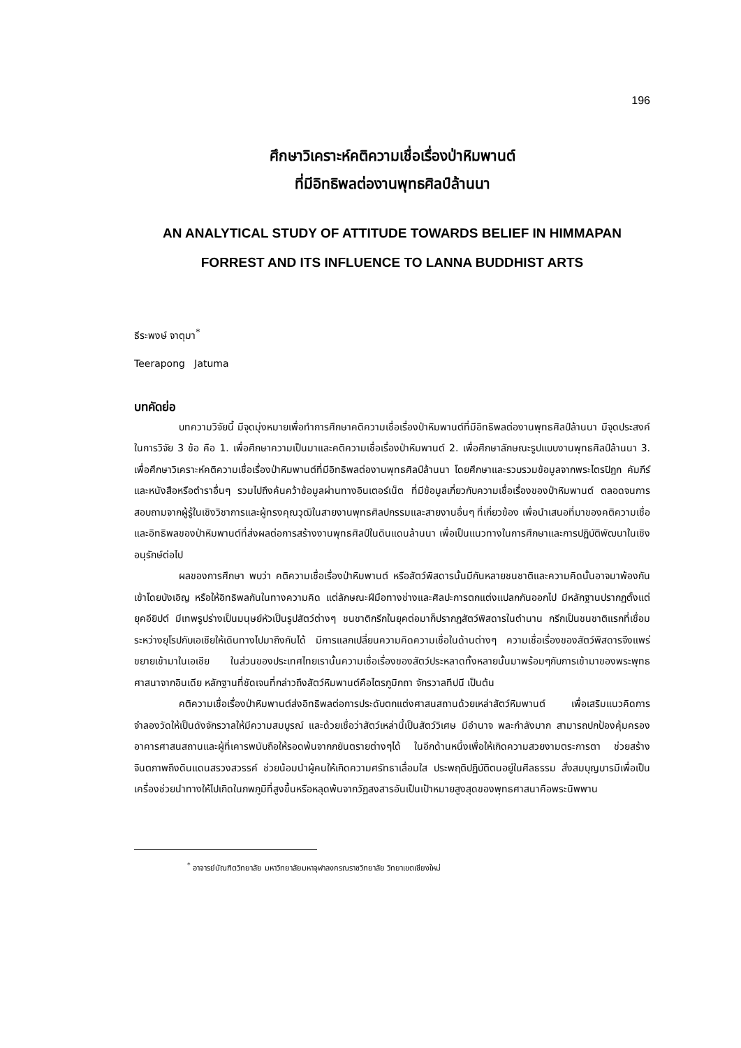196
ศึกษาวิเคราะห์คติความเชื่อเรื่องป่าหิมพานต์
ที่มีอิทธิพลต่องานพุทธศิลป์ล้านนา
AN ANALYTICAL STUDY OF ATTITUDE TOWARDS BELIEF IN HIMMAPAN
FORREST AND ITS INFLUENCE TO LANNA BUDDHIST ARTS
ธีระพงษ์ จาตุมา<sup>*</sup>
Teerapong Jatuma
บทคัดย่อ
บทความวิจัยนี้ มีจุดมุ่งหมายเพื่อทำการศึกษาคติความเชื่อเรื่องป่าหิมพานต์ที่มีอิทธิพลต่องานพุทธศิลป์ล้านนา มีจุดประสงค์ในการวิจัย 3 ข้อ คือ 1. เพื่อศึกษาความเป็นมาและคติความเชื่อเรื่องป่าหิมพานต์ 2. เพื่อศึกษาลักษณะรูปแบบงานพุทธศิลป์ล้านนา 3. เพื่อศึกษาวิเคราะห์คติความเชื่อเรื่องป่าหิมพานต์ที่มีอิทธิพลต่องานพุทธศิลป์ล้านนา โดยศึกษาและรวบรวมข้อมูลจากพระไตรปิฎก คัมภีร์ และหนังสือหรือตำราอื่นๆ รวมไปถึงค้นคว้าข้อมูลผ่านทางอินเตอร์เน็ต ที่มีข้อมูลเกี่ยวกับความเชื่อเรื่องของป่าหิมพานต์ ตลอดจนการสอบถามจากผู้รู้ในเชิงวิชาการและผู้ทรงคุณวุฒิในสายงานพุทธศิลปกรรมและสายงานอื่นๆ ที่เกี่ยวข้อง เพื่อนำเสนอที่มาของคติความเชื่อและอิทธิพลของป่าหิมพานต์ที่ส่งผลต่อการสร้างงานพุทธศิลป์ในดินแดนล้านนา เพื่อเป็นแนวทางในการศึกษาและการปฏิบัติพัฒนาในเชิงอนุรักษ์ต่อไป
ผลของการศึกษา พบว่า คติความเชื่อเรื่องป่าหิมพานต์ หรือสัตว์พิสดารนั้นมีกันหลายชนชาติและความคิดนั้นอาจมาพ้องกันเข้าโดยบังเอิญ หรือให้อิทธิพลกันในทางความคิด แต่ลักษณะฝีมือทางช่างและศิลปะการตกแต่งแปลกกันออกไป มีหลักฐานปรากฏตั้งแต่ยุคอียิปต์ มีเทพรูปร่างเป็นมนุษย์หัวเป็นรูปสัตว์ต่างๆ ชนชาติกรีกในยุคต่อมาก็ปรากฏสัตว์พิสดารในตำนาน กรีกเป็นชนชาติแรกที่เชื่อมระหว่างยุโรปกับเอเชียให้เดินทางไปมาถึงกันได้ มีการแลกเปลี่ยนความคิดความเชื่อในด้านต่างๆ ความเชื่อเรื่องของสัตว์พิสดารจึงแพร่ขยายเข้ามาในเอเชีย ในส่วนของประเทศไทยเรานั้นความเชื่อเรื่องของสัตว์ประหลาดทั้งหลายนั้นมาพร้อมๆกับการเข้ามาของพระพุทธศาสนาจากอินเดีย หลักฐานที่ชัดเจนที่กล่าวถึงสัตว์หิมพานต์คือไตรภูมิกถา จักรวาลทีปนี เป็นต้น
คติความเชื่อเรื่องป่าหิมพานต์ส่งอิทธิพลต่อการประดับตกแต่งศาสนสถานด้วยเหล่าสัตว์หิมพานต์ เพื่อเสริมแนวคิดการจำลองวัดให้เป็นดังจักรวาลให้มีความสมบูรณ์ และด้วยเชื่อว่าสัตว์เหล่านี้เป็นสัตว์วิเศษ มีอำนาจ พละกำลังมาก สามารถปกป้องคุ้มครองอาคารศาสนสถานและผู้ที่เคารพนับถือให้รอดพ้นจากภยันตรายต่างๆได้ ในอีกด้านหนึ่งเพื่อให้เกิดความสวยงามตระการตา ช่วยสร้างจินตภาพถึงดินแดนสรวงสวรรค์ ช่วยน้อมนำผู้คนให้เกิดความศรัทธาเลื่อมใส ประพฤติปฏิบัติตนอยู่ในศีลธรรม สั่งสมบุญบารมีเพื่อเป็นเครื่องช่วยนำทางให้ไปเกิดในภพภูมิที่สูงขึ้นหรือหลุดพ้นจากวัฏสงสารอันเป็นเป้าหมายสูงสุดของพุทธศาสนาคือพระนิพพาน
<sup>*</sup> อาจารย์บัณฑิตวิทยาลัย มหาวิทยาลัยมหาจุฬาลงกรณราชวิทยาลัย วิทยาเขตเชียงใหม่